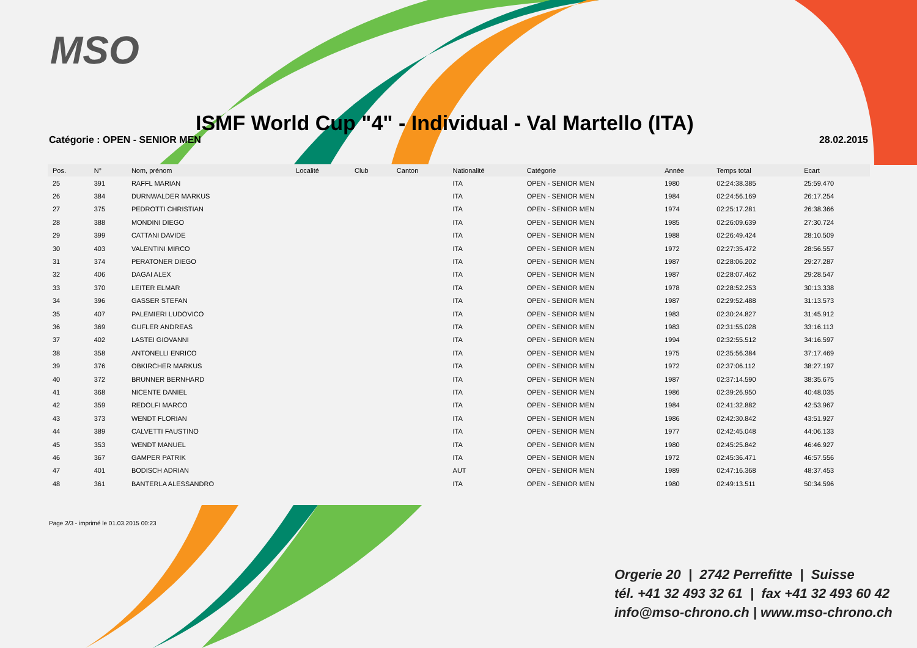MSO
ISMF World Cup "4" - Individual - Val Martello (ITA)
Catégorie : OPEN - SENIOR MEN 28.02.2015
| Pos. | N° | Nom, prénom | Localité | Club | Canton | Nationalité | Catégorie | Année | Temps total | Ecart |
| --- | --- | --- | --- | --- | --- | --- | --- | --- | --- | --- |
| 25 | 391 | RAFFL MARIAN | | | | ITA | OPEN - SENIOR MEN | 1980 | 02:24:38.385 | 25:59.470 |
| 26 | 384 | DURNWALDER MARKUS | | | | ITA | OPEN - SENIOR MEN | 1984 | 02:24:56.169 | 26:17.254 |
| 27 | 375 | PEDROTTI CHRISTIAN | | | | ITA | OPEN - SENIOR MEN | 1974 | 02:25:17.281 | 26:38.366 |
| 28 | 388 | MONDINI DIEGO | | | | ITA | OPEN - SENIOR MEN | 1985 | 02:26:09.639 | 27:30.724 |
| 29 | 399 | CATTANI DAVIDE | | | | ITA | OPEN - SENIOR MEN | 1988 | 02:26:49.424 | 28:10.509 |
| 30 | 403 | VALENTINI MIRCO | | | | ITA | OPEN - SENIOR MEN | 1972 | 02:27:35.472 | 28:56.557 |
| 31 | 374 | PERATONER DIEGO | | | | ITA | OPEN - SENIOR MEN | 1987 | 02:28:06.202 | 29:27.287 |
| 32 | 406 | DAGAI ALEX | | | | ITA | OPEN - SENIOR MEN | 1987 | 02:28:07.462 | 29:28.547 |
| 33 | 370 | LEITER ELMAR | | | | ITA | OPEN - SENIOR MEN | 1978 | 02:28:52.253 | 30:13.338 |
| 34 | 396 | GASSER STEFAN | | | | ITA | OPEN - SENIOR MEN | 1987 | 02:29:52.488 | 31:13.573 |
| 35 | 407 | PALEMIERI LUDOVICO | | | | ITA | OPEN - SENIOR MEN | 1983 | 02:30:24.827 | 31:45.912 |
| 36 | 369 | GUFLER ANDREAS | | | | ITA | OPEN - SENIOR MEN | 1983 | 02:31:55.028 | 33:16.113 |
| 37 | 402 | LASTEI GIOVANNI | | | | ITA | OPEN - SENIOR MEN | 1994 | 02:32:55.512 | 34:16.597 |
| 38 | 358 | ANTONELLI ENRICO | | | | ITA | OPEN - SENIOR MEN | 1975 | 02:35:56.384 | 37:17.469 |
| 39 | 376 | OBKIRCHER MARKUS | | | | ITA | OPEN - SENIOR MEN | 1972 | 02:37:06.112 | 38:27.197 |
| 40 | 372 | BRUNNER BERNHARD | | | | ITA | OPEN - SENIOR MEN | 1987 | 02:37:14.590 | 38:35.675 |
| 41 | 368 | NICENTE DANIEL | | | | ITA | OPEN - SENIOR MEN | 1986 | 02:39:26.950 | 40:48.035 |
| 42 | 359 | REDOLFI MARCO | | | | ITA | OPEN - SENIOR MEN | 1984 | 02:41:32.882 | 42:53.967 |
| 43 | 373 | WENDT FLORIAN | | | | ITA | OPEN - SENIOR MEN | 1986 | 02:42:30.842 | 43:51.927 |
| 44 | 389 | CALVETTI FAUSTINO | | | | ITA | OPEN - SENIOR MEN | 1977 | 02:42:45.048 | 44:06.133 |
| 45 | 353 | WENDT MANUEL | | | | ITA | OPEN - SENIOR MEN | 1980 | 02:45:25.842 | 46:46.927 |
| 46 | 367 | GAMPER PATRIK | | | | ITA | OPEN - SENIOR MEN | 1972 | 02:45:36.471 | 46:57.556 |
| 47 | 401 | BODISCH ADRIAN | | | | AUT | OPEN - SENIOR MEN | 1989 | 02:47:16.368 | 48:37.453 |
| 48 | 361 | BANTERLA ALESSANDRO | | | | ITA | OPEN - SENIOR MEN | 1980 | 02:49:13.511 | 50:34.596 |
Page 2/3 - imprimé le 01.03.2015 00:23
Orgerie 20 | 2742 Perrefitte | Suisse
tél. +41 32 493 32 61 | fax +41 32 493 60 42
info@mso-chrono.ch | www.mso-chrono.ch